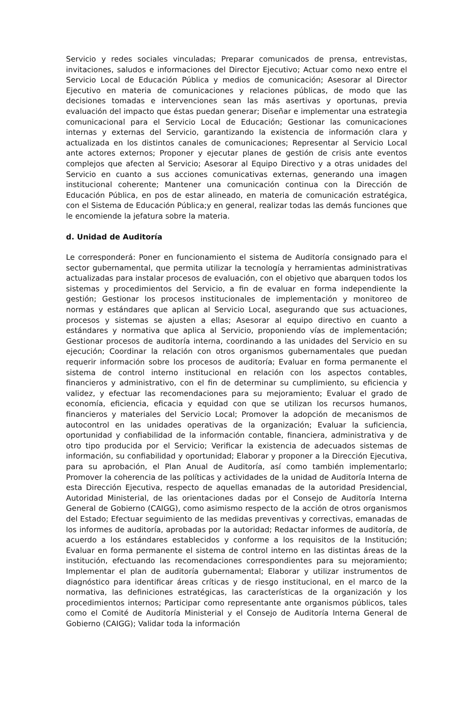Servicio y redes sociales vinculadas; Preparar comunicados de prensa, entrevistas, invitaciones, saludos e informaciones del Director Ejecutivo; Actuar como nexo entre el Servicio Local de Educación Pública y medios de comunicación; Asesorar al Director Ejecutivo en materia de comunicaciones y relaciones públicas, de modo que las decisiones tomadas e intervenciones sean las más asertivas y oportunas, previa evaluación del impacto que éstas puedan generar; Diseñar e implementar una estrategia comunicacional para el Servicio Local de Educación; Gestionar las comunicaciones internas y externas del Servicio, garantizando la existencia de información clara y actualizada en los distintos canales de comunicaciones; Representar al Servicio Local ante actores externos; Proponer y ejecutar planes de gestión de crisis ante eventos complejos que afecten al Servicio; Asesorar al Equipo Directivo y a otras unidades del Servicio en cuanto a sus acciones comunicativas externas, generando una imagen institucional coherente; Mantener una comunicación continua con la Dirección de Educación Pública, en pos de estar alineado, en materia de comunicación estratégica, con el Sistema de Educación Pública;y en general, realizar todas las demás funciones que le encomiende la jefatura sobre la materia.
d. Unidad de Auditoría
Le corresponderá: Poner en funcionamiento el sistema de Auditoría consignado para el sector gubernamental, que permita utilizar la tecnología y herramientas administrativas actualizadas para instalar procesos de evaluación, con el objetivo que abarquen todos los sistemas y procedimientos del Servicio, a fin de evaluar en forma independiente la gestión; Gestionar los procesos institucionales de implementación y monitoreo de normas y estándares que aplican al Servicio Local, asegurando que sus actuaciones, procesos y sistemas se ajusten a ellas; Asesorar al equipo directivo en cuanto a estándares y normativa que aplica al Servicio, proponiendo vías de implementación; Gestionar procesos de auditoría interna, coordinando a las unidades del Servicio en su ejecución; Coordinar la relación con otros organismos gubernamentales que puedan requerir información sobre los procesos de auditoría; Evaluar en forma permanente el sistema de control interno institucional en relación con los aspectos contables, financieros y administrativo, con el fin de determinar su cumplimiento, su eficiencia y validez, y efectuar las recomendaciones para su mejoramiento; Evaluar el grado de economía, eficiencia, eficacia y equidad con que se utilizan los recursos humanos, financieros y materiales del Servicio Local; Promover la adopción de mecanismos de autocontrol en las unidades operativas de la organización; Evaluar la suficiencia, oportunidad y confiabilidad de la información contable, financiera, administrativa y de otro tipo producida por el Servicio; Verificar la existencia de adecuados sistemas de información, su confiabilidad y oportunidad; Elaborar y proponer a la Dirección Ejecutiva, para su aprobación, el Plan Anual de Auditoría, así como también implementarlo; Promover la coherencia de las políticas y actividades de la unidad de Auditoría Interna de esta Dirección Ejecutiva, respecto de aquellas emanadas de la autoridad Presidencial, Autoridad Ministerial, de las orientaciones dadas por el Consejo de Auditoría Interna General de Gobierno (CAIGG), como asimismo respecto de la acción de otros organismos del Estado; Efectuar seguimiento de las medidas preventivas y correctivas, emanadas de los informes de auditoría, aprobadas por la autoridad; Redactar informes de auditoría, de acuerdo a los estándares establecidos y conforme a los requisitos de la Institución; Evaluar en forma permanente el sistema de control interno en las distintas áreas de la institución, efectuando las recomendaciones correspondientes para su mejoramiento; Implementar el plan de auditoría gubernamental; Elaborar y utilizar instrumentos de diagnóstico para identificar áreas críticas y de riesgo institucional, en el marco de la normativa, las definiciones estratégicas, las características de la organización y los procedimientos internos; Participar como representante ante organismos públicos, tales como el Comité de Auditoría Ministerial y el Consejo de Auditoría Interna General de Gobierno (CAIGG); Validar toda la información